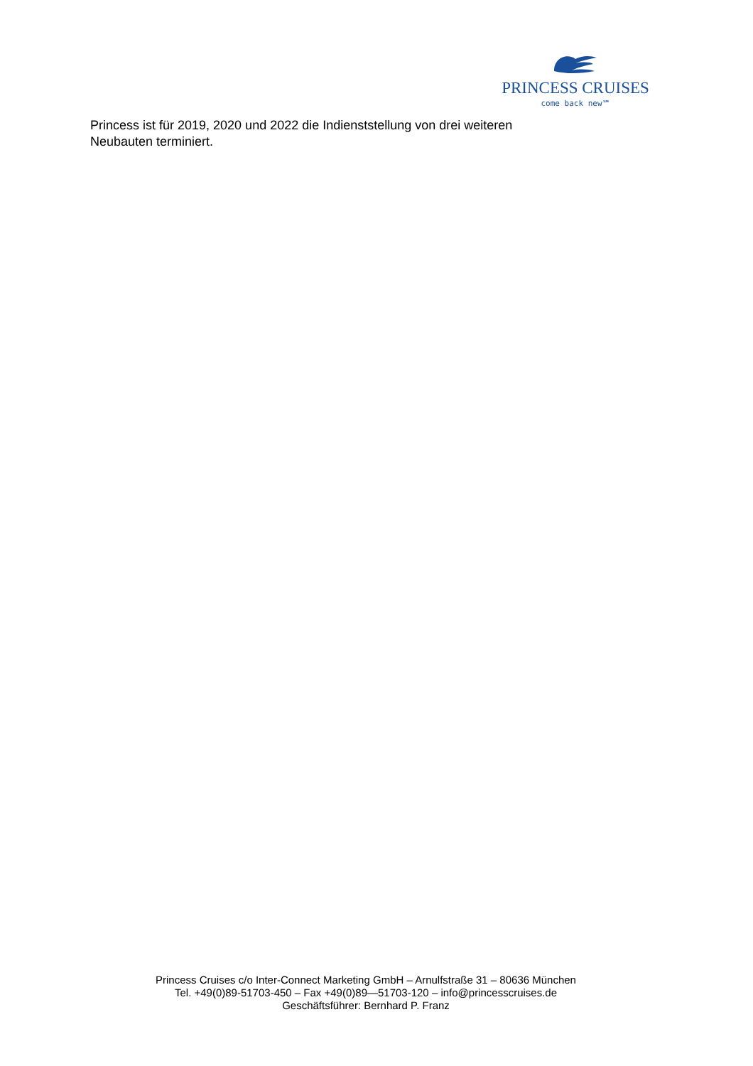PRINCESS CRUISES
come back new℠
Princess ist für 2019, 2020 und 2022 die Indienststellung von drei weiteren Neubauten terminiert.
Princess Cruises c/o Inter-Connect Marketing GmbH – Arnulfstraße 31 – 80636 München
Tel. +49(0)89-51703-450 – Fax +49(0)89—51703-120 – info@princesscruises.de
Geschäftsführer: Bernhard P. Franz